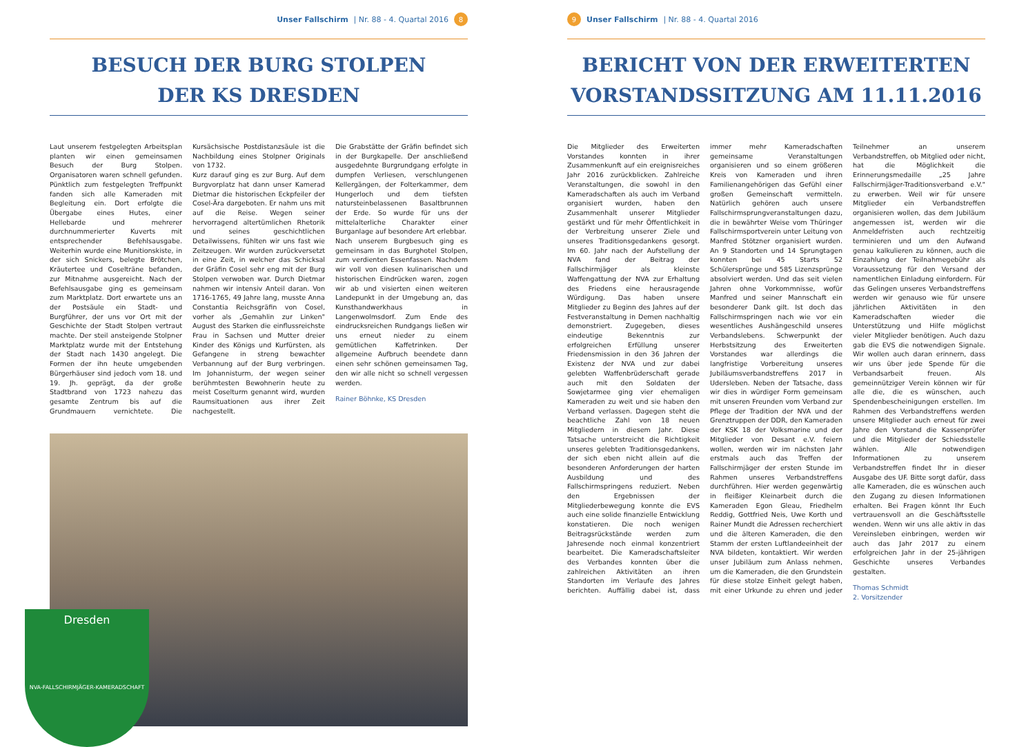Unser Fallschirm | Nr. 88 - 4. Quartal 2016 8
BESUCH DER BURG STOLPEN
DER KS DRESDEN
Laut unserem festgelegten Arbeitsplan planten wir einen gemeinsamen Besuch der Burg Stolpen. Organisatoren waren schnell gefunden. Pünktlich zum festgelegten Treffpunkt fanden sich alle Kameraden mit Begleitung ein. Dort erfolgte die Übergabe eines Hutes, einer Hellebarde und mehrerer durchnummerierter Kuverts mit entsprechender Befehlsausgabe. Weiterhin wurde eine Munitionskiste, in der sich Snickers, belegte Brötchen, Kräutertee und Coseltränе befanden, zur Mitnahme ausgereicht. Nach der Befehlsausgabe ging es gemeinsam zum Marktplatz. Dort erwartete uns an der Postsäule ein Stadt- und Burgführer, der uns vor Ort mit der Geschichte der Stadt Stolpen vertraut machte. Der steil ansteigende Stolpner Marktplatz wurde mit der Entstehung der Stadt nach 1430 angelegt. Die Formen der ihn heute umgebenden Bürgerhäuser sind jedoch vom 18. und 19. Jh. geprägt, da der große Stadtbrand von 1723 nahezu das gesamte Zentrum bis auf die Grundmauern vernichtete. Die Kursächsische Postdistanzsäule ist die Nachbildung eines Stolpner Originals von 1732.
Kurz darauf ging es zur Burg. Auf dem Burgvorplatz hat dann unser Kamerad Dietmar die historischen Eckpfeiler der Cosel-Ära dargeboten. Er nahm uns mit auf die Reise. Wegen seiner hervorragend altertümlichen Rhetorik und seines geschichtlichen Detailwissens, fühlten wir uns fast wie Zeitzeugen. Wir wurden zurückversetzt in eine Zeit, in welcher das Schicksal der Gräfin Cosel sehr eng mit der Burg Stolpen verwoben war. Durch Dietmar nahmen wir intensiv Anteil daran. Von 1716-1765, 49 Jahre lang, musste Anna Constantia Reichsgräfin von Cosel, vorher als „Gemahlin zur Linken" August des Starken die einflussreichste Frau in Sachsen und Mutter dreier Kinder des Königs und Kurfürsten, als Gefangene in streng bewachter Verbannung auf der Burg verbringen. Im Johannisturm, der wegen seiner berühmtesten Bewohnerin heute zu meist Coselturm genannt wird, wurden Raumsituationen aus ihrer Zeit nachgestellt.
Die Grabstätte der Gräfin befindet sich in der Burgkapelle. Der anschließend ausgedehnte Burgrundgang erfolgte in dumpfen Verliesen, verschlungenen Kellergängen, der Folterkammer, dem Hungerloch und dem tiefsten natursteinbelassenen Basaltbrunnen der Erde. So wurde für uns der mittelalterliche Charakter einer Burganlage auf besondere Art erlebbar.
Nach unserem Burgbesuch ging es gemeinsam in das Burghotel Stolpen, zum verdienten Essenfassen. Nachdem wir voll von diesen kulinarischen und historischen Eindrücken waren, zogen wir ab und visierten einen weiteren Landepunkt in der Umgebung an, das Kunsthandwerkhaus in Langenwolmsdorf. Zum Ende des eindrucksreichen Rundgangs ließen wir uns erneut nieder zu einem gemütlichen Kaffetrinken. Der allgemeine Aufbruch beendete dann einen sehr schönen gemeinsamen Tag, den wir alle nicht so schnell vergessen werden.
Rainer Böhnke, KS Dresden
Dresden
NVA-FALLSCHIRMJÄGER-KAMERADSCHAFT
9 Unser Fallschirm | Nr. 88 - 4. Quartal 2016
BERICHT VON DER ERWEITERTEN
VORSTANDSSITZUNG AM 11.11.2016
Die Mitglieder des Erweiterten Vorstandes konnten in ihrer Zusammenkunft auf ein ereignisreiches Jahr 2016 zurückblicken. Zahlreiche Veranstaltungen, die sowohl in den Kameradschaften als auch im Verband organisiert wurden, haben den Zusammenhalt unserer Mitglieder gestärkt und für mehr Öffentlichkeit in der Verbreitung unserer Ziele und unseres Traditionsgedankens gesorgt. Im 60. Jahr nach der Aufstellung der NVA fand der Beitrag der Fallschirmjäger als kleinste Waffengattung der NVA zur Erhaltung des Friedens eine herausragende Würdigung. Das haben unsere Mitglieder zu Beginn des Jahres auf der Festveranstaltung in Demen nachhaltig demonstriert. Zugegeben, dieses eindeutige Bekenntnis zur erfolgreichen Erfüllung unserer Friedensmission in den 36 Jahren der Existenz der NVA und zur dabei gelebten Waffenbrüderschaft gerade auch mit den Soldaten der Sowjetarmee ging vier ehemaligen Kameraden zu weit und sie haben den Verband verlassen. Dagegen steht die beachtliche Zahl von 18 neuen Mitgliedern in diesem Jahr. Diese Tatsache unterstreicht die Richtigkeit unseres gelebten Traditionsgedankens, der sich eben nicht allein auf die besonderen Anforderungen der harten Ausbildung und des Fallschirmspringens reduziert. Neben den Ergebnissen der Mitgliederbewegung konnte die EVS auch eine solide finanzielle Entwicklung konstatieren. Die noch wenigen Beitragsrückstände werden zum Jahresende noch einmal konzentriert bearbeitet. Die Kameradschaftsleiter des Verbandes konnten über die zahlreichen Aktivitäten an ihren Standorten im Verlaufe des Jahres berichten. Auffällig dabei ist, dass immer mehr Kameradschaften gemeinsame Veranstaltungen organisieren und so einem größeren Kreis von Kameraden und ihren Familienangehörigen das Gefühl einer großen Gemeinschaft vermitteln. Natürlich gehören auch unsere Fallschirmsprungveranstaltungen dazu, die in bewährter Weise vom Thüringer Fallschirmsportverein unter Leitung von Manfred Stötzner organisiert wurden. An 9 Standorten und 14 Sprungtagen konnten bei 45 Starts 52 Schülersprünge und 585 Lizenzsprünge absolviert werden. Und das seit vielen Jahren ohne Vorkommnisse, wofür Manfred und seiner Mannschaft ein besonderer Dank gilt. Ist doch das Fallschirmspringen nach wie vor ein wesentliches Aushängeschild unseres Verbandslebens. Schwerpunkt der Herbstsitzung des Erweiterten Vorstandes war allerdings die langfristige Vorbereitung unseres Jubiläumsverbandstreffens 2017 in Udersleben. Neben der Tatsache, dass wir dies in würdiger Form gemeinsam mit unseren Freunden vom Verband zur Pflege der Tradition der NVA und der Grenztruppen der DDR, den Kameraden der KSK 18 der Volksmarine und der Mitglieder von Desant e.V. feiern wollen, werden wir im nächsten Jahr erstmals auch das Treffen der Fallschirmjäger der ersten Stunde im Rahmen unseres Verbandstreffens durchführen. Hier werden gegenwärtig in fleißiger Kleinarbeit durch die Kameraden Egon Gleau, Friedhelm Reddig, Gottfried Neis, Uwe Korth und Rainer Mundt die Adressen recherchiert und die älteren Kameraden, die den Stamm der ersten Luftlandeeinheit der NVA bildeten, kontaktiert. Wir werden unser Jubiläum zum Anlass nehmen, um die Kameraden, die den Grundstein für diese stolze Einheit gelegt haben, mit einer Urkunde zu ehren und jeder Teilnehmer an unserem Verbandstreffen, ob Mitglied oder nicht, hat die Möglichkeit die Erinnerungsmedaille „25 Jahre Fallschirmjäger-Traditionsverband e.V." zu erwerben. Weil wir für unsere Mitglieder ein Verbandstreffen organisieren wollen, das dem Jubiläum angemessen ist, werden wir die Anmeldefristen auch rechtzeitig terminieren und um den Aufwand genau kalkulieren zu können, auch die Einzahlung der Teilnahmegebühr als Voraussetzung für den Versand der namentlichen Einladung einfordern. Für das Gelingen unseres Verbandstreffens werden wir genauso wie für unsere jährlichen Aktivitäten in den Kameradschaften wieder die Unterstützung und Hilfe möglichst vieler Mitglieder benötigen. Auch dazu gab die EVS die notwendigen Signale. Wir wollen auch daran erinnern, dass wir uns über jede Spende für die Verbandsarbeit freuen. Als gemeinnütziger Verein können wir für alle die, die es wünschen, auch Spendenbescheinigungen erstellen. Im Rahmen des Verbandstreffens werden unsere Mitglieder auch erneut für zwei Jahre den Vorstand die Kassenprüfer und die Mitglieder der Schiedsstelle wählen. Alle notwendigen Informationen zu unserem Verbandstreffen findet Ihr in dieser Ausgabe des UF. Bitte sorgt dafür, dass alle Kameraden, die es wünschen auch den Zugang zu diesen Informationen erhalten. Bei Fragen könnt Ihr Euch vertrauensvoll an die Geschäftsstelle wenden. Wenn wir uns alle aktiv in das Vereinsleben einbringen, werden wir auch das Jahr 2017 zu einem erfolgreichen Jahr in der 25-jährigen Geschichte unseres Verbandes gestalten.
Thomas Schmidt
2. Vorsitzender